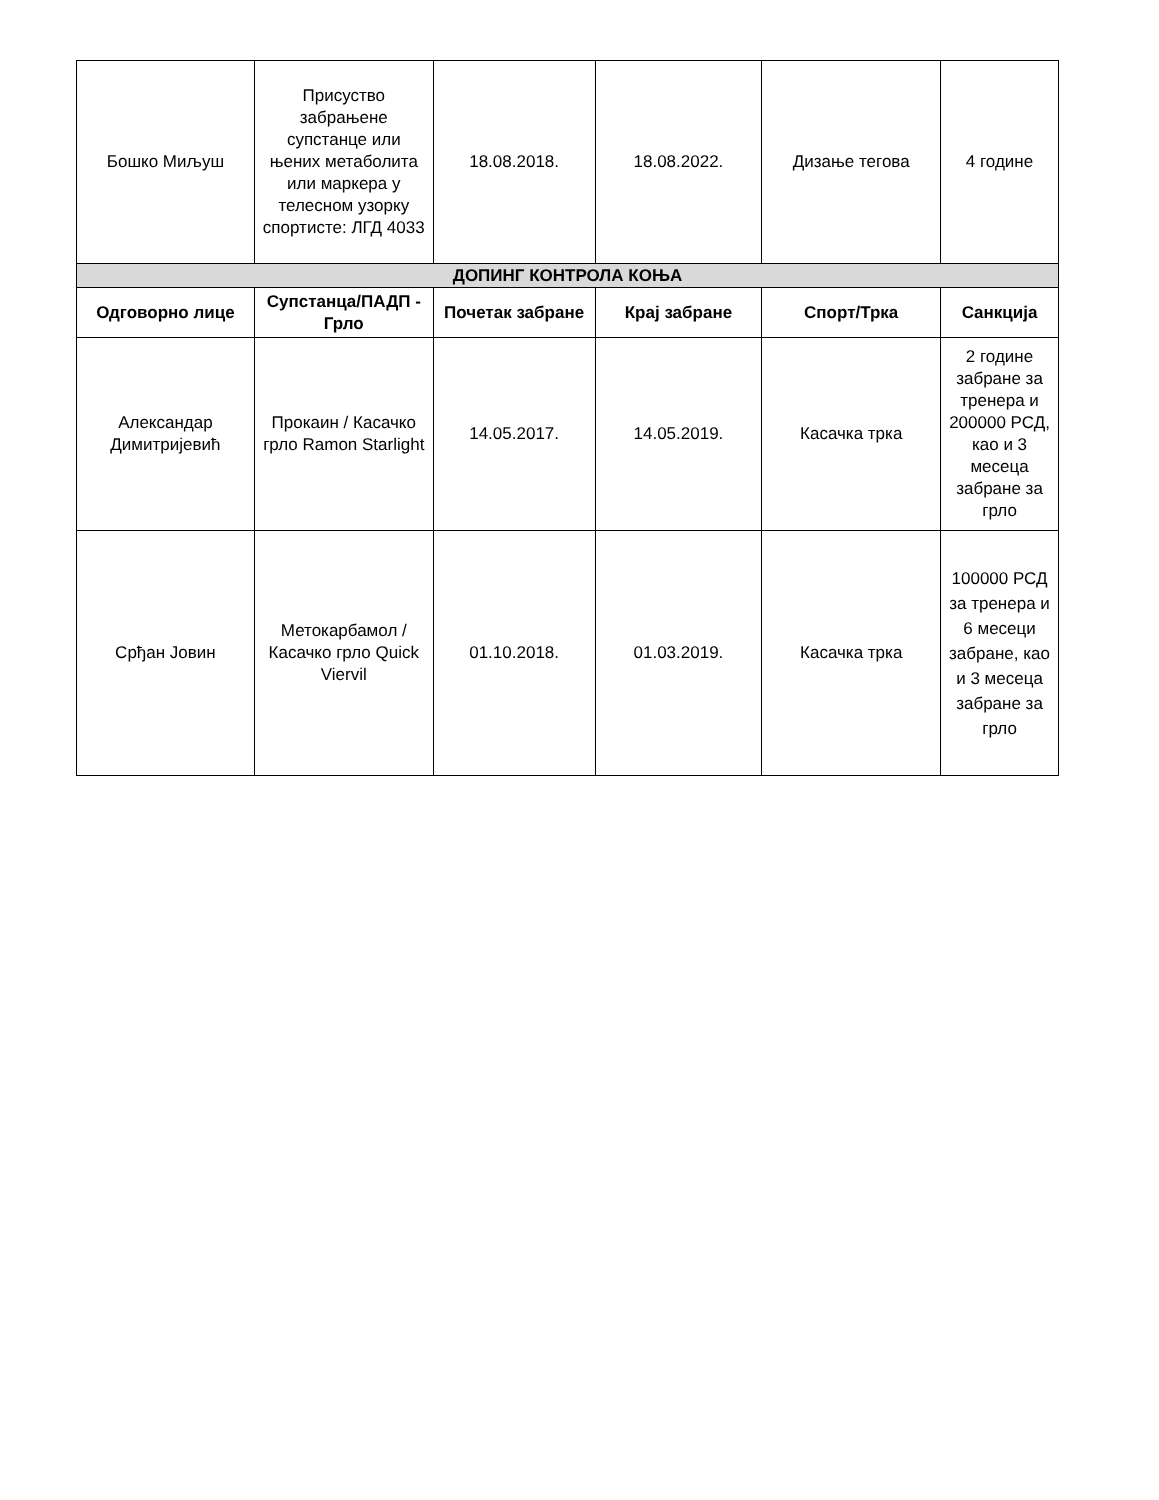| Бошко Миљуш | Присуство забрањене супстанце или њених метаболита или маркера у телесном узорку спортисте: ЛГД 4033 | 18.08.2018. | 18.08.2022. | Дизање тегова | 4 године |
| ДОПИНГ КОНТРОЛА КОЊА | | | | | |
| Одговорно лице | Супстанца/ПАДП - Грло | Почетак забране | Крај забране | Спорт/Трка | Санкција |
| Александар Димитријевић | Прокаин / Касачко грло Ramon Starlight | 14.05.2017. | 14.05.2019. | Касачка трка | 2 године забране за тренера и 200000 РСД, као и 3 месеца забране за грло |
| Срђан Јовин | Метокарбамол / Касачко грло Quick Viervil | 01.10.2018. | 01.03.2019. | Касачка трка | 100000 РСД за тренера и 6 месеци забране, као и 3 месеца забране за грло |